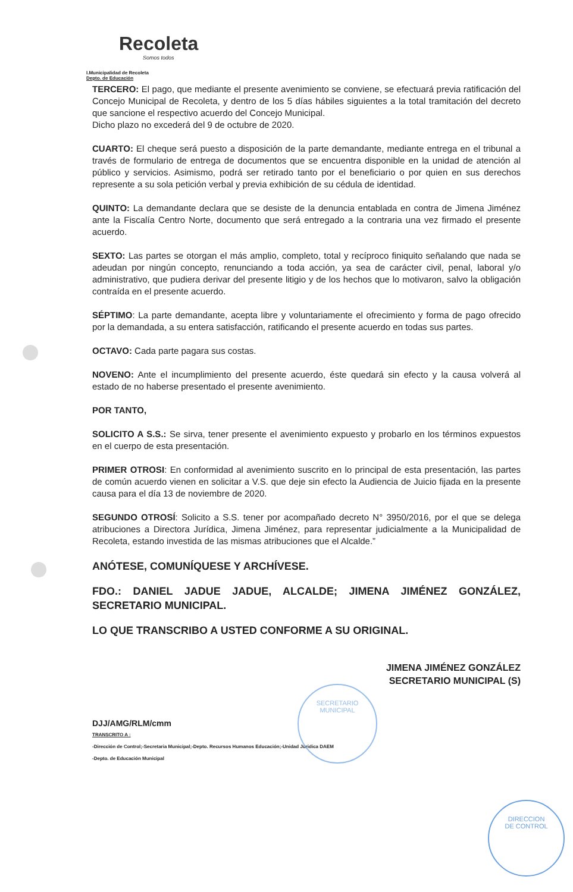Recoleta
Somos todos
I.Municipalidad de Recoleta
Depto. de Educación
TERCERO: El pago, que mediante el presente avenimiento se conviene, se efectuará previa ratificación del Concejo Municipal de Recoleta, y dentro de los 5 días hábiles siguientes a la total tramitación del decreto que sancione el respectivo acuerdo del Concejo Municipal.
Dicho plazo no excederá del 9 de octubre de 2020.
CUARTO: El cheque será puesto a disposición de la parte demandante, mediante entrega en el tribunal a través de formulario de entrega de documentos que se encuentra disponible en la unidad de atención al público y servicios. Asimismo, podrá ser retirado tanto por el beneficiario o por quien en sus derechos represente a su sola petición verbal y previa exhibición de su cédula de identidad.
QUINTO: La demandante declara que se desiste de la denuncia entablada en contra de Jimena Jiménez ante la Fiscalía Centro Norte, documento que será entregado a la contraria una vez firmado el presente acuerdo.
SEXTO: Las partes se otorgan el más amplio, completo, total y recíproco finiquito señalando que nada se adeudan por ningún concepto, renunciando a toda acción, ya sea de carácter civil, penal, laboral y/o administrativo, que pudiera derivar del presente litigio y de los hechos que lo motivaron, salvo la obligación contraída en el presente acuerdo.
SÉPTIMO: La parte demandante, acepta libre y voluntariamente el ofrecimiento y forma de pago ofrecido por la demandada, a su entera satisfacción, ratificando el presente acuerdo en todas sus partes.
OCTAVO: Cada parte pagara sus costas.
NOVENO: Ante el incumplimiento del presente acuerdo, éste quedará sin efecto y la causa volverá al estado de no haberse presentado el presente avenimiento.
POR TANTO,
SOLICITO A S.S.: Se sirva, tener presente el avenimiento expuesto y probarlo en los términos expuestos en el cuerpo de esta presentación.
PRIMER OTROSI: En conformidad al avenimiento suscrito en lo principal de esta presentación, las partes de común acuerdo vienen en solicitar a V.S. que deje sin efecto la Audiencia de Juicio fijada en la presente causa para el día 13 de noviembre de 2020.
SEGUNDO OTROSÍ: Solicito a S.S. tener por acompañado decreto N° 3950/2016, por el que se delega atribuciones a Directora Jurídica, Jimena Jiménez, para representar judicialmente a la Municipalidad de Recoleta, estando investida de las mismas atribuciones que el Alcalde.”
ANÓTESE, COMUNÍQUESE Y ARCHÍVESE.
FDO.: DANIEL JADUE JADUE, ALCALDE; JIMENA JIMÉNEZ GONZÁLEZ, SECRETARIO MUNICIPAL.
LO QUE TRANSCRIBO A USTED CONFORME A SU ORIGINAL.
JIMENA JIMÉNEZ GONZÁLEZ
SECRETARIO MUNICIPAL (S)
DJJ/AMG/RLM/cmm
TRANSCRITO A :
-Dirección de Control;-Secretaria Municipal;-Depto. Recursos Humanos Educación;-Unidad Juridica DAEM
-Depto. de Educación Municipal
SECRETARIO
MUNICIPAL
DIRECCION
DE CONTROL